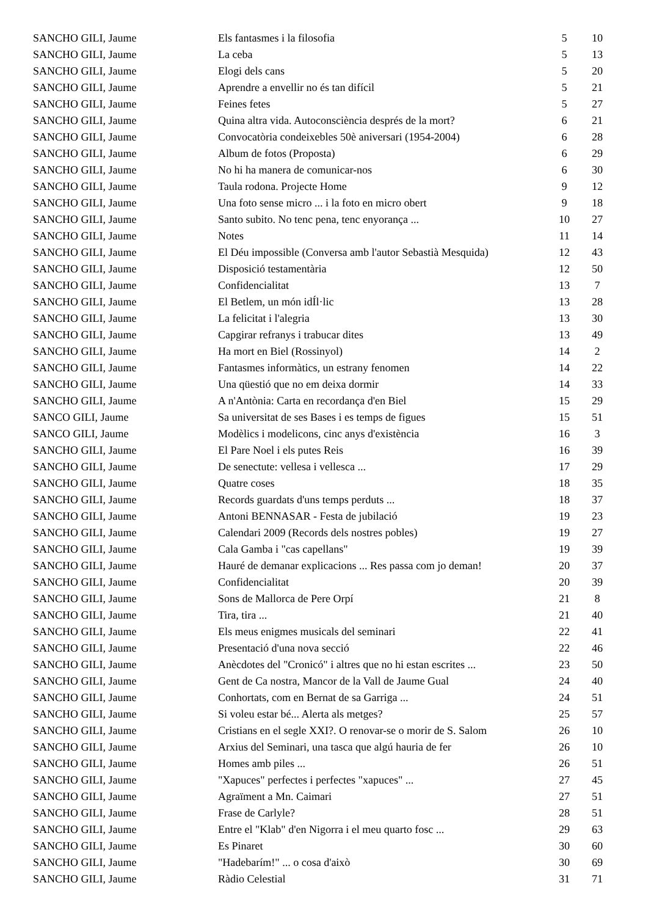| SANCHO GILI, Jaume | Els fantasmes i la filosofia | 5 | 10 |
| SANCHO GILI, Jaume | La ceba | 5 | 13 |
| SANCHO GILI, Jaume | Elogi dels cans | 5 | 20 |
| SANCHO GILI, Jaume | Aprendre a envellir no és tan difícil | 5 | 21 |
| SANCHO GILI, Jaume | Feines fetes | 5 | 27 |
| SANCHO GILI, Jaume | Quina altra vida. Autoconsciència després de la mort? | 6 | 21 |
| SANCHO GILI, Jaume | Convocatòria condeixebles 50è aniversari (1954-2004) | 6 | 28 |
| SANCHO GILI, Jaume | Album de fotos (Proposta) | 6 | 29 |
| SANCHO GILI, Jaume | No hi ha manera de comunicar-nos | 6 | 30 |
| SANCHO GILI, Jaume | Taula rodona. Projecte Home | 9 | 12 |
| SANCHO GILI, Jaume | Una foto sense micro ... i la foto en micro obert | 9 | 18 |
| SANCHO GILI, Jaume | Santo subito. No tenc pena, tenc enyorança ... | 10 | 27 |
| SANCHO GILI, Jaume | Notes | 11 | 14 |
| SANCHO GILI, Jaume | El Déu impossible (Conversa amb l'autor Sebastià Mesquida) | 12 | 43 |
| SANCHO GILI, Jaume | Disposició testamentària | 12 | 50 |
| SANCHO GILI, Jaume | Confidencialitat | 13 | 7 |
| SANCHO GILI, Jaume | El Betlem, un món idÍl·lic | 13 | 28 |
| SANCHO GILI, Jaume | La felicitat i l'alegria | 13 | 30 |
| SANCHO GILI, Jaume | Capgirar refranys i trabucar dites | 13 | 49 |
| SANCHO GILI, Jaume | Ha mort en Biel (Rossinyol) | 14 | 2 |
| SANCHO GILI, Jaume | Fantasmes informàtics, un estrany fenomen | 14 | 22 |
| SANCHO GILI, Jaume | Una qüestió que no em deixa dormir | 14 | 33 |
| SANCHO GILI, Jaume | A n'Antònia: Carta en recordança d'en Biel | 15 | 29 |
| SANCO GILI, Jaume | Sa universitat de ses Bases i es temps de figues | 15 | 51 |
| SANCO GILI, Jaume | Modèlics i modelicons, cinc anys d'existència | 16 | 3 |
| SANCHO GILI, Jaume | El Pare Noel i els putes Reis | 16 | 39 |
| SANCHO GILI, Jaume | De senectute: vellesa i vellesca ... | 17 | 29 |
| SANCHO GILI, Jaume | Quatre coses | 18 | 35 |
| SANCHO GILI, Jaume | Records guardats d'uns temps perduts ... | 18 | 37 |
| SANCHO GILI, Jaume | Antoni BENNASAR - Festa de jubilació | 19 | 23 |
| SANCHO GILI, Jaume | Calendari 2009 (Records dels nostres pobles) | 19 | 27 |
| SANCHO GILI, Jaume | Cala Gamba i "cas capellans" | 19 | 39 |
| SANCHO GILI, Jaume | Hauré de demanar explicacions ... Res passa com jo deman! | 20 | 37 |
| SANCHO GILI, Jaume | Confidencialitat | 20 | 39 |
| SANCHO GILI, Jaume | Sons de Mallorca de Pere Orpí | 21 | 8 |
| SANCHO GILI, Jaume | Tira, tira ... | 21 | 40 |
| SANCHO GILI, Jaume | Els meus enigmes musicals del seminari | 22 | 41 |
| SANCHO GILI, Jaume | Presentació d'una nova secció | 22 | 46 |
| SANCHO GILI, Jaume | Anècdotes del "Cronicó" i altres que no hi estan escrites ... | 23 | 50 |
| SANCHO GILI, Jaume | Gent de Ca nostra, Mancor de la Vall de Jaume Gual | 24 | 40 |
| SANCHO GILI, Jaume | Conhortats, com en Bernat de sa Garriga ... | 24 | 51 |
| SANCHO GILI, Jaume | Si voleu estar bé... Alerta als metges? | 25 | 57 |
| SANCHO GILI, Jaume | Cristians en el segle XXI?. O renovar-se o morir de S. Salom | 26 | 10 |
| SANCHO GILI, Jaume | Arxius del Seminari, una tasca que algú hauria de fer | 26 | 10 |
| SANCHO GILI, Jaume | Homes amb piles ... | 26 | 51 |
| SANCHO GILI, Jaume | "Xapuces" perfectes i perfectes "xapuces" ... | 27 | 45 |
| SANCHO GILI, Jaume | Agraïment a Mn. Caimari | 27 | 51 |
| SANCHO GILI, Jaume | Frase de Carlyle? | 28 | 51 |
| SANCHO GILI, Jaume | Entre el "Klab" d'en Nigorra i el meu quarto fosc ... | 29 | 63 |
| SANCHO GILI, Jaume | Es Pinaret | 30 | 60 |
| SANCHO GILI, Jaume | "Hadebarím!" ... o cosa d'això | 30 | 69 |
| SANCHO GILI, Jaume | Ràdio Celestial | 31 | 71 |